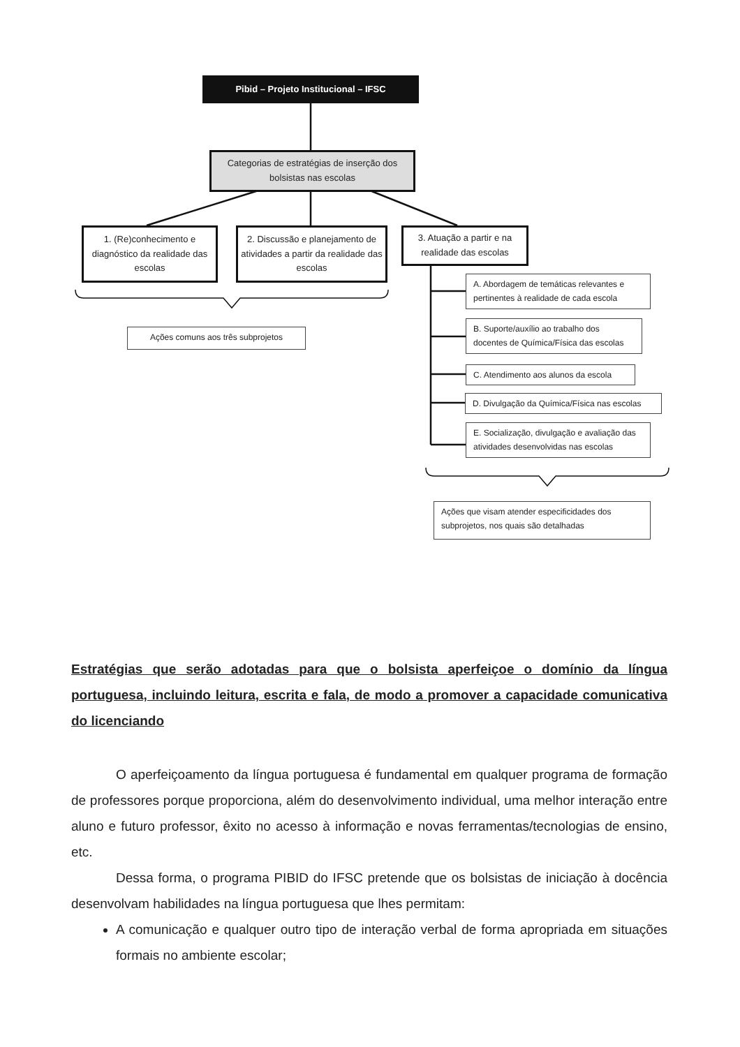Pibid – Projeto Institucional – IFSC
Categorias de estratégias de inserção dos bolsistas nas escolas
1. (Re)conhecimento e diagnóstico da realidade das escolas
2. Discussão e planejamento de atividades a partir da realidade das escolas
3. Atuação a partir e na realidade das escolas
Ações comuns aos três subprojetos
A. Abordagem de temáticas relevantes e pertinentes à realidade de cada escola
B. Suporte/auxílio ao trabalho dos docentes de Química/Física das escolas
C. Atendimento aos alunos da escola
D. Divulgação da Química/Física nas escolas
E. Socialização, divulgação e avaliação das atividades desenvolvidas nas escolas
Ações que visam atender especificidades dos subprojetos, nos quais são detalhadas
Estratégias que serão adotadas para que o bolsista aperfeiçoe o domínio da língua portuguesa, incluindo leitura, escrita e fala, de modo a promover a capacidade comunicativa do licenciando
O aperfeiçoamento da língua portuguesa é fundamental em qualquer programa de formação de professores porque proporciona, além do desenvolvimento individual, uma melhor interação entre aluno e futuro professor, êxito no acesso à informação e novas ferramentas/tecnologias de ensino, etc.
Dessa forma, o programa PIBID do IFSC pretende que os bolsistas de iniciação à docência desenvolvam habilidades na língua portuguesa que lhes permitam:
A comunicação e qualquer outro tipo de interação verbal de forma apropriada em situações formais no ambiente escolar;